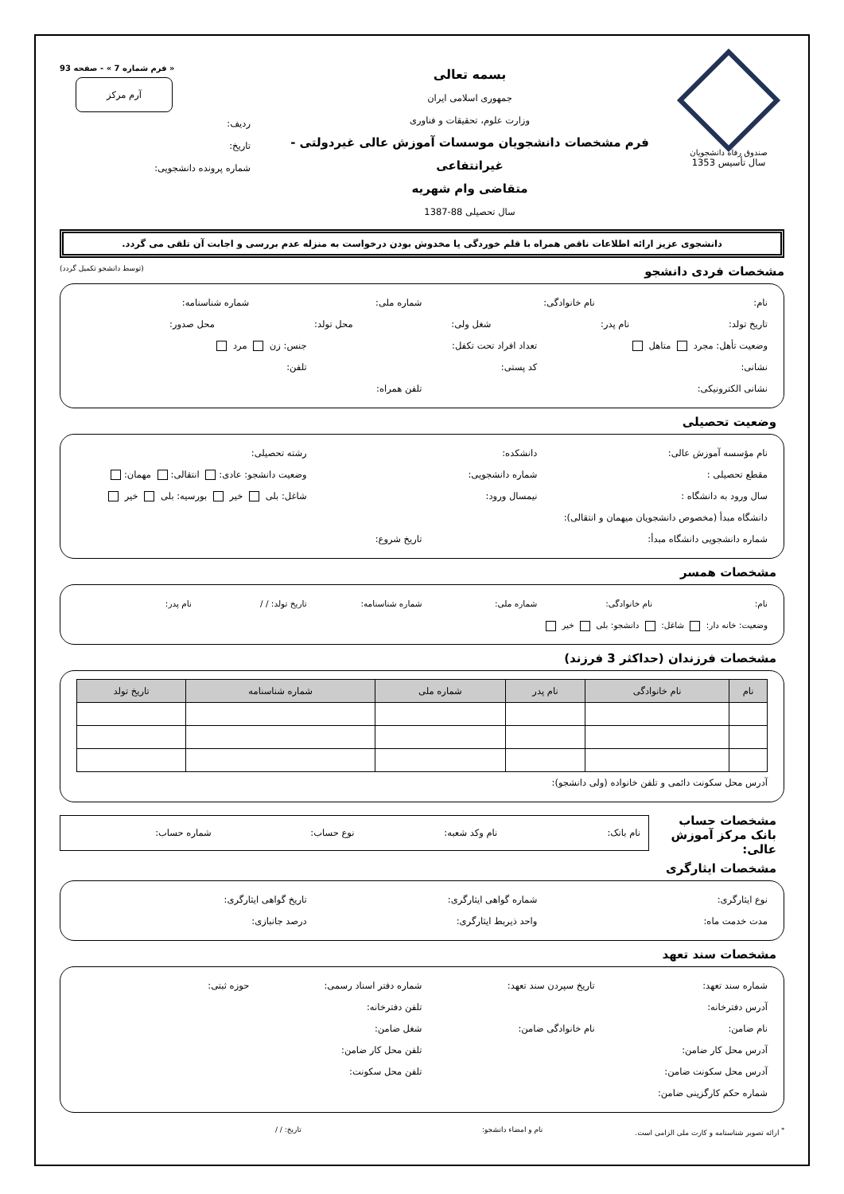صندوق رفاه دانشجویان
سال تأسیس 1353
بسمه تعالی
جمهوری اسلامی ایران
وزارت علوم، تحقیقات و فناوری
فرم مشخصات دانشجویان موسسات آموزش عالی غیردولتی - غیرانتفاعی
متقاضی وام شهریه
سال تحصیلی 88-1387
« فرم شماره 7 » - صفحه 93
آرم مرکز
ردیف:
تاریخ:
شماره پرونده دانشجویی:
دانشجوی عزیز ارائه اطلاعات ناقص همراه با قلم خوردگی یا مخدوش بودن درخواست به منزله عدم بررسی و اجابت آن تلقی می گردد.
مشخصات فردی دانشجو
(توسط دانشجو تکمیل گردد)
نام: نام خانوادگی: شماره ملی: شماره شناسنامه:
تاریخ تولد: نام پدر: شغل ولی: محل تولد: محل صدور:
وضعیت تأهل: مجرد متاهل تعداد افراد تحت تکفل: جنس: زن مرد
نشانی: کد پستی: تلفن:
نشانی الکترونیکی: تلفن همراه:
وضعیت تحصیلی
نام مؤسسه آموزش عالی: دانشکده: رشته تحصیلی:
مقطع تحصیلی : شماره دانشجویی: وضعیت دانشجو: عادی: انتقالی: مهمان:
سال ورود به دانشگاه : نیمسال ورود: شاغل: بلی خیر بورسیه: بلی خیر
دانشگاه مبدأ (مخصوص دانشجویان میهمان و انتقالی):
شماره دانشجویی دانشگاه مبدأ: تاریخ شروع:
مشخصات همسر
نام: نام خانوادگی: شماره ملی: شماره شناسنامه: تاریخ تولد: / / نام پدر:
وضعیت: خانه دار: شاغل: دانشجو: بلی خیر
مشخصات فرزندان (حداکثر 3 فرزند)
| نام | نام خانوادگی | نام پدر | شماره ملی | شماره شناسنامه | تاریخ تولد |
| --- | --- | --- | --- | --- | --- |
آدرس محل سکونت دائمی و تلفن خانواده (ولی دانشجو):
مشخصات حساب بانک مرکز آموزش عالی:
نام بانک: نام وکد شعبه: نوع حساب: شماره حساب:
مشخصات ایثارگری
نوع ایثارگری: شماره گواهی ایثارگری: تاریخ گواهی ایثارگری:
مدت خدمت ماه: واحد ذیربط ایثارگری: درصد جانبازی:
مشخصات سند تعهد
شماره سند تعهد: تاریخ سپردن سند تعهد: شماره دفتر اسناد رسمی: حوزه ثبتی:
آدرس دفترخانه: تلفن دفترخانه:
نام ضامن: نام خانوادگی ضامن: شغل ضامن:
آدرس محل کار ضامن: تلفن محل کار ضامن:
آدرس محل سکونت ضامن: تلفن محل سکونت:
شماره حکم کارگزینی ضامن:
<sup>*</sup> ارائه تصویر شناسنامه و کارت ملی الزامی است. نام و امضاء دانشجو: تاریخ: / /